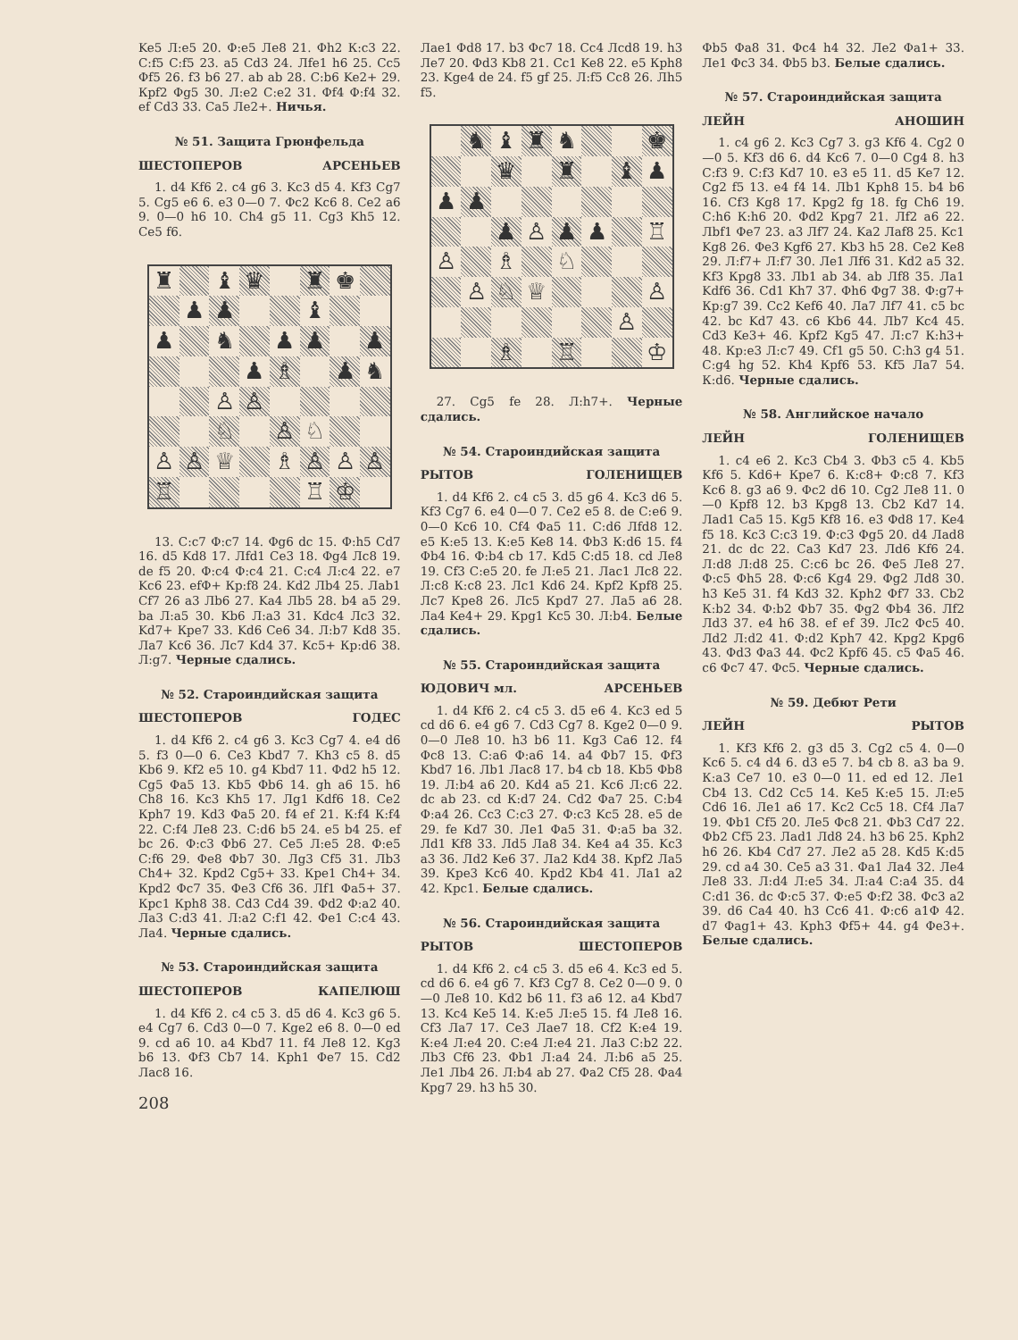Ke5 Л:e5 20. Ф:e5 Лe8 21. Фh2 К:c3 22. С:f5 С:f5 23. a5 Cd3 24. Лfe1 h6 25. Cc5 Фf5 26. f3 b6 27. ab ab 28. С:b6 Ke2+ 29. Крf2 Фg5 30. Л:e2 С:e2 31. Фf4 Ф:f4 32. ef Cd3 33. Ca5 Лe2+. Ничья.
№ 51. Защита Грюнфельда
ШЕСТОПЕРОВ АРСЕНЬЕВ
1. d4 Kf6 2. c4 g6 3. Kc3 d5 4. Kf3 Cg7 5. Cg5 e6 6. e3 0—0 7. Фc2 Kc6 8. Ce2 a6 9. 0—0 h6 10. Ch4 g5 11. Cg3 Kh5 12. Ce5 f6.
♜
♝
♛
♜
♚
♟
♟
♝
♟
♞
♟
♟
♟
♟
♗
♟
♞
♙
♙
♘
♙
♘
♙
♙
♕
♗
♙
♙
♙
♖
♖
♔
13. С:c7 Ф:c7 14. Фg6 dc 15. Ф:h5 Cd7 16. d5 Kd8 17. Лfd1 Ce3 18. Фg4 Лc8 19. de f5 20. Ф:c4 Ф:c4 21. С:c4 Л:c4 22. e7 Kc6 23. efФ+ Кр:f8 24. Kd2 Лb4 25. Лab1 Cf7 26 a3 Лb6 27. Ka4 Лb5 28. b4 a5 29. ba Л:a5 30. Kb6 Л:a3 31. Kdc4 Лc3 32. Kd7+ Крe7 33. Kd6 Ce6 34. Л:b7 Kd8 35. Лa7 Kc6 36. Лc7 Kd4 37. Kc5+ Кр:d6 38. Л:g7. Черные сдались.
№ 52. Староиндийская защита
ШЕСТОПЕРОВ ГОДЕС
1. d4 Kf6 2. c4 g6 3. Kc3 Cg7 4. e4 d6 5. f3 0—0 6. Ce3 Kbd7 7. Kh3 c5 8. d5 Kb6 9. Kf2 e5 10. g4 Kbd7 11. Фd2 h5 12. Cg5 Фa5 13. Kb5 Фb6 14. gh a6 15. h6 Ch8 16. Kc3 Kh5 17. Лg1 Kdf6 18. Ce2 Крh7 19. Kd3 Фa5 20. f4 ef 21. К:f4 К:f4 22. С:f4 Лe8 23. С:d6 b5 24. e5 b4 25. ef bc 26. Ф:c3 Фb6 27. Ce5 Л:e5 28. Ф:e5 С:f6 29. Фe8 Фb7 30. Лg3 Cf5 31. Лb3 Ch4+ 32. Крd2 Cg5+ 33. Крe1 Ch4+ 34. Крd2 Фc7 35. Фe3 Cf6 36. Лf1 Фa5+ 37. Крc1 Крh8 38. Cd3 Cd4 39. Фd2 Ф:a2 40. Лa3 С:d3 41. Л:a2 С:f1 42. Фe1 С:c4 43. Лa4. Черные сдались.
№ 53. Староиндийская защита
ШЕСТОПЕРОВ КАПЕЛЮШ
1. d4 Kf6 2. c4 c5 3. d5 d6 4. Kc3 g6 5. e4 Cg7 6. Cd3 0—0 7. Kge2 e6 8. 0—0 ed 9. cd a6 10. a4 Kbd7 11. f4 Лe8 12. Kg3 b6 13. Фf3 Cb7 14. Крh1 Фe7 15. Cd2 Лac8 16.
208
Лae1 Фd8 17. b3 Фc7 18. Cc4 Лcd8 19. h3 Лe7 20. Фd3 Kb8 21. Cc1 Ke8 22. e5 Крh8 23. Kge4 de 24. f5 gf 25. Л:f5 Cc8 26. Лh5 f5.
♞
♝
♜
♞
♚
♛
♜
♝
♟
♟
♟
♟
♙
♟
♟
♖
♙
♗
♘
♙
♘
♕
♙
♙
♗
♖
♔
27. Cg5 fe 28. Л:h7+. Черные сдались.
№ 54. Староиндийская защита
РЫТОВ ГОЛЕНИЩЕВ
1. d4 Kf6 2. c4 c5 3. d5 g6 4. Kc3 d6 5. Kf3 Cg7 6. e4 0—0 7. Ce2 e5 8. de С:e6 9. 0—0 Kc6 10. Cf4 Фa5 11. С:d6 Лfd8 12. e5 К:e5 13. К:e5 Ke8 14. Фb3 К:d6 15. f4 Фb4 16. Ф:b4 cb 17. Kd5 С:d5 18. cd Лe8 19. Cf3 С:e5 20. fe Л:e5 21. Лac1 Лc8 22. Л:c8 К:c8 23. Лc1 Kd6 24. Крf2 Крf8 25. Лc7 Крe8 26. Лc5 Крd7 27. Лa5 a6 28. Лa4 Ke4+ 29. Крg1 Kc5 30. Л:b4. Белые сдались.
№ 55. Староиндийская защита
ЮДОВИЧ мл. АРСЕНЬЕВ
1. d4 Kf6 2. c4 c5 3. d5 e6 4. Kc3 ed 5 cd d6 6. e4 g6 7. Cd3 Cg7 8. Kge2 0—0 9. 0—0 Лe8 10. h3 b6 11. Kg3 Ca6 12. f4 Фc8 13. С:a6 Ф:a6 14. a4 Фb7 15. Фf3 Kbd7 16. Лb1 Лac8 17. b4 cb 18. Kb5 Фb8 19. Л:b4 a6 20. Kd4 a5 21. Kc6 Л:c6 22. dc ab 23. cd К:d7 24. Cd2 Фa7 25. С:b4 Ф:a4 26. Cc3 С:c3 27. Ф:c3 Kc5 28. e5 de 29. fe Kd7 30. Лe1 Фa5 31. Ф:a5 ba 32. Лd1 Kf8 33. Лd5 Лa8 34. Ke4 a4 35. Kc3 a3 36. Лd2 Ke6 37. Лa2 Kd4 38. Крf2 Лa5 39. Крe3 Kc6 40. Крd2 Kb4 41. Лa1 a2 42. Крc1. Белые сдались.
№ 56. Староиндийская защита
РЫТОВ ШЕСТОПЕРОВ
1. d4 Kf6 2. c4 c5 3. d5 e6 4. Kc3 ed 5. cd d6 6. e4 g6 7. Kf3 Cg7 8. Ce2 0—0 9. 0—0 Лe8 10. Kd2 b6 11. f3 a6 12. a4 Kbd7 13. Kc4 Ke5 14. К:e5 Л:e5 15. f4 Лe8 16. Cf3 Лa7 17. Ce3 Лae7 18. Cf2 К:e4 19. К:e4 Л:e4 20. С:e4 Л:e4 21. Лa3 С:b2 22. Лb3 Cf6 23. Фb1 Л:a4 24. Л:b6 a5 25. Лe1 Лb4 26. Л:b4 ab 27. Фa2 Cf5 28. Фa4 Крg7 29. h3 h5 30.
Фb5 Фa8 31. Фc4 h4 32. Лe2 Фa1+ 33. Лe1 Фc3 34. Фb5 b3. Белые сдались.
№ 57. Староиндийская защита
ЛЕЙН АНОШИН
1. c4 g6 2. Kc3 Cg7 3. g3 Kf6 4. Cg2 0—0 5. Kf3 d6 6. d4 Kc6 7. 0—0 Cg4 8. h3 С:f3 9. С:f3 Kd7 10. e3 e5 11. d5 Ke7 12. Cg2 f5 13. e4 f4 14. Лb1 Крh8 15. b4 b6 16. Cf3 Kg8 17. Крg2 fg 18. fg Ch6 19. С:h6 К:h6 20. Фd2 Крg7 21. Лf2 a6 22. Лbf1 Фe7 23. a3 Лf7 24. Ka2 Лaf8 25. Kc1 Kg8 26. Фe3 Kgf6 27. Kb3 h5 28. Ce2 Ke8 29. Л:f7+ Л:f7 30. Лe1 Лf6 31. Kd2 a5 32. Kf3 Крg8 33. Лb1 ab 34. ab Лf8 35. Лa1 Kdf6 36. Cd1 Kh7 37. Фh6 Фg7 38. Ф:g7+ Кр:g7 39. Cc2 Kef6 40. Лa7 Лf7 41. c5 bc 42. bc Kd7 43. c6 Kb6 44. Лb7 Kc4 45. Cd3 Ke3+ 46. Крf2 Kg5 47. Л:c7 К:h3+ 48. Кр:e3 Л:c7 49. Cf1 g5 50. С:h3 g4 51. С:g4 hg 52. Kh4 Крf6 53. Kf5 Лa7 54. К:d6. Черные сдались.
№ 58. Английское начало
ЛЕЙН ГОЛЕНИЩЕВ
1. c4 e6 2. Kc3 Cb4 3. Фb3 c5 4. Kb5 Kf6 5. Kd6+ Крe7 6. К:c8+ Ф:c8 7. Kf3 Kc6 8. g3 a6 9. Фc2 d6 10. Cg2 Лe8 11. 0—0 Крf8 12. b3 Крg8 13. Cb2 Kd7 14. Лad1 Ca5 15. Kg5 Kf8 16. e3 Фd8 17. Ke4 f5 18. Kc3 С:c3 19. Ф:c3 Фg5 20. d4 Лad8 21. dc dc 22. Ca3 Kd7 23. Лd6 Kf6 24. Л:d8 Л:d8 25. С:c6 bc 26. Фe5 Лe8 27. Ф:c5 Фh5 28. Ф:c6 Kg4 29. Фg2 Лd8 30. h3 Ke5 31. f4 Kd3 32. Крh2 Фf7 33. Cb2 К:b2 34. Ф:b2 Фb7 35. Фg2 Фb4 36. Лf2 Лd3 37. e4 h6 38. ef ef 39. Лc2 Фc5 40. Лd2 Л:d2 41. Ф:d2 Крh7 42. Крg2 Крg6 43. Фd3 Фa3 44. Фc2 Крf6 45. c5 Фa5 46. c6 Фc7 47. Фc5. Черные сдались.
№ 59. Дебют Рети
ЛЕЙН РЫТОВ
1. Kf3 Kf6 2. g3 d5 3. Cg2 c5 4. 0—0 Kc6 5. c4 d4 6. d3 e5 7. b4 cb 8. a3 ba 9. К:a3 Ce7 10. e3 0—0 11. ed ed 12. Лe1 Cb4 13. Cd2 Cc5 14. Ke5 К:e5 15. Л:e5 Cd6 16. Лe1 a6 17. Kc2 Cc5 18. Cf4 Лa7 19. Фb1 Cf5 20. Лe5 Фc8 21. Фb3 Cd7 22. Фb2 Cf5 23. Лad1 Лd8 24. h3 b6 25. Крh2 h6 26. Kb4 Cd7 27. Лe2 a5 28. Kd5 К:d5 29. cd a4 30. Ce5 a3 31. Фa1 Лa4 32. Лe4 Лe8 33. Л:d4 Л:e5 34. Л:a4 С:a4 35. d4 С:d1 36. dc Ф:c5 37. Ф:e5 Ф:f2 38. Фc3 a2 39. d6 Ca4 40. h3 Cc6 41. Ф:c6 a1Ф 42. d7 Фag1+ 43. Крh3 Фf5+ 44. g4 Фe3+. Белые сдались.